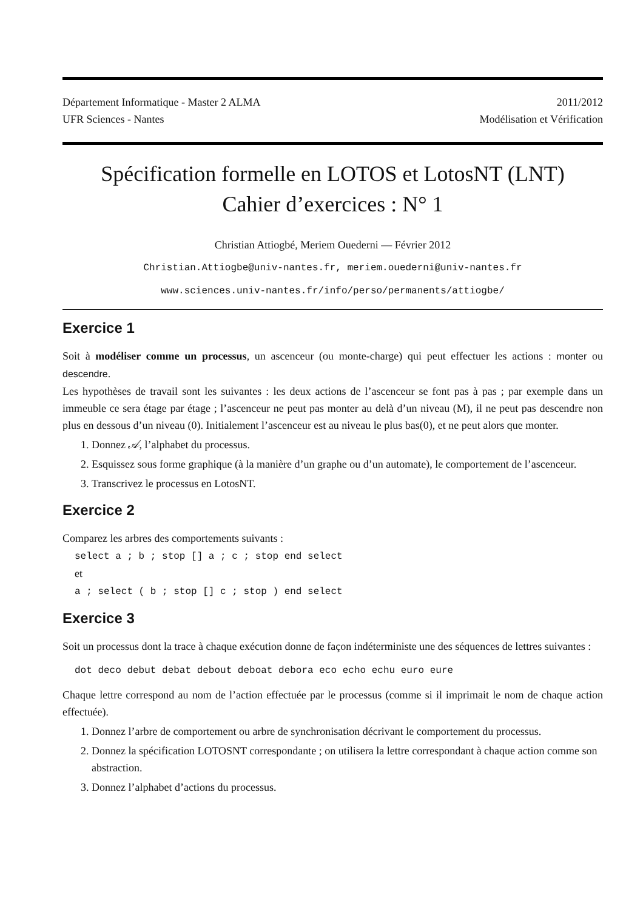Département Informatique - Master 2 ALMA
UFR Sciences - Nantes
2011/2012
Modélisation et Vérification
Spécification formelle en LOTOS et LotosNT (LNT)
Cahier d’exercices : N° 1
Christian Attiogbé, Meriem Ouederni — Février 2012
Christian.Attiogbe@univ-nantes.fr, meriem.ouederni@univ-nantes.fr
www.sciences.univ-nantes.fr/info/perso/permanents/attiogbe/
Exercice 1
Soit à modéliser comme un processus, un ascenceur (ou monte-charge) qui peut effectuer les actions : monter ou descendre.
Les hypothèses de travail sont les suivantes : les deux actions de l’ascenceur se font pas à pas ; par exemple dans un immeuble ce sera étage par étage ; l’ascenceur ne peut pas monter au delà d’un niveau (M), il ne peut pas descendre non plus en dessous d’un niveau (0). Initialement l’ascenceur est au niveau le plus bas(0), et ne peut alors que monter.
1. Donnez 𝒜, l’alphabet du processus.
2. Esquissez sous forme graphique (à la manière d’un graphe ou d’un automate), le comportement de l’ascenceur.
3. Transcrivez le processus en LotosNT.
Exercice 2
Comparez les arbres des comportements suivants :
select a ; b ; stop [] a ; c ; stop end select
et
a ; select ( b ; stop [] c ; stop ) end select
Exercice 3
Soit un processus dont la trace à chaque exécution donne de façon indéterministe une des séquences de lettres suivantes :
dot deco debut debat debout deboat debora eco echo echu euro eure
Chaque lettre correspond au nom de l’action effectuée par le processus (comme si il imprimait le nom de chaque action effectuée).
1. Donnez l’arbre de comportement ou arbre de synchronisation décrivant le comportement du processus.
2. Donnez la spécification LOTOSNT correspondante ; on utilisera la lettre correspondant à chaque action comme son abstraction.
3. Donnez l’alphabet d’actions du processus.